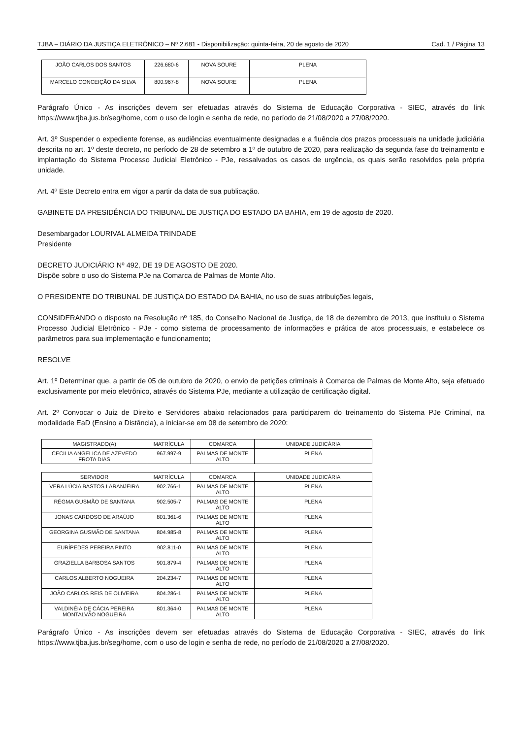TJBA – DIÁRIO DA JUSTIÇA ELETRÔNICO – Nº 2.681 - Disponibilização: quinta-feira, 20 de agosto de 2020 Cad. 1 / Página 13
| JOÃO CARLOS DOS SANTOS | 226.680-6 | NOVA SOURE | PLENA |
| MARCELO CONCEIÇÃO DA SILVA | 800.967-8 | NOVA SOURE | PLENA |
Parágrafo Único - As inscrições devem ser efetuadas através do Sistema de Educação Corporativa - SIEC, através do link https://www.tjba.jus.br/seg/home, com o uso de login e senha de rede, no período de 21/08/2020 a 27/08/2020.
Art. 3º Suspender o expediente forense, as audiências eventualmente designadas e a fluência dos prazos processuais na unidade judiciária descrita no art. 1º deste decreto, no período de 28 de setembro a 1º de outubro de 2020, para realização da segunda fase do treinamento e implantação do Sistema Processo Judicial Eletrônico - PJe, ressalvados os casos de urgência, os quais serão resolvidos pela própria unidade.
Art. 4º Este Decreto entra em vigor a partir da data de sua publicação.
GABINETE DA PRESIDÊNCIA DO TRIBUNAL DE JUSTIÇA DO ESTADO DA BAHIA, em 19 de agosto de 2020.
Desembargador LOURIVAL ALMEIDA TRINDADE
Presidente
DECRETO JUDICIÁRIO Nº 492, DE 19 DE AGOSTO DE 2020.
Dispõe sobre o uso do Sistema PJe na Comarca de Palmas de Monte Alto.
O PRESIDENTE DO TRIBUNAL DE JUSTIÇA DO ESTADO DA BAHIA, no uso de suas atribuições legais,
CONSIDERANDO o disposto na Resolução nº 185, do Conselho Nacional de Justiça, de 18 de dezembro de 2013, que instituiu o Sistema Processo Judicial Eletrônico - PJe - como sistema de processamento de informações e prática de atos processuais, e estabelece os parâmetros para sua implementação e funcionamento;
RESOLVE
Art. 1º Determinar que, a partir de 05 de outubro de 2020, o envio de petições criminais à Comarca de Palmas de Monte Alto, seja efetuado exclusivamente por meio eletrônico, através do Sistema PJe, mediante a utilização de certificação digital.
Art. 2º Convocar o Juiz de Direito e Servidores abaixo relacionados para participarem do treinamento do Sistema PJe Criminal, na modalidade EaD (Ensino a Distância), a iniciar-se em 08 de setembro de 2020:
| MAGISTRADO(A) | MATRÍCULA | COMARCA | UNIDADE JUDICÁRIA |
| --- | --- | --- | --- |
| CECILIA ANGELICA DE AZEVEDO FROTA DIAS | 967.997-9 | PALMAS DE MONTE ALTO | PLENA |
| SERVIDOR | MATRÍCULA | COMARCA | UNIDADE JUDICÁRIA |
| --- | --- | --- | --- |
| VERA LÚCIA BASTOS LARANJEIRA | 902.766-1 | PALMAS DE MONTE ALTO | PLENA |
| RÉGMA GUSMÃO DE SANTANA | 902.505-7 | PALMAS DE MONTE ALTO | PLENA |
| JONAS CARDOSO DE ARAÚJO | 801.361-6 | PALMAS DE MONTE ALTO | PLENA |
| GEORGINA GUSMÃO DE SANTANA | 804.985-8 | PALMAS DE MONTE ALTO | PLENA |
| EURÍPEDES PEREIRA PINTO | 902.811-0 | PALMAS DE MONTE ALTO | PLENA |
| GRAZIELLA BARBOSA SANTOS | 901.879-4 | PALMAS DE MONTE ALTO | PLENA |
| CARLOS ALBERTO NOGUEIRA | 204.234-7 | PALMAS DE MONTE ALTO | PLENA |
| JOÃO CARLOS REIS DE OLIVEIRA | 804.286-1 | PALMAS DE MONTE ALTO | PLENA |
| VALDINÉIA DE CÁCIA PEREIRA MONTALVÃO NOGUEIRA | 801.364-0 | PALMAS DE MONTE ALTO | PLENA |
Parágrafo Único - As inscrições devem ser efetuadas através do Sistema de Educação Corporativa - SIEC, através do link https://www.tjba.jus.br/seg/home, com o uso de login e senha de rede, no período de 21/08/2020 a 27/08/2020.